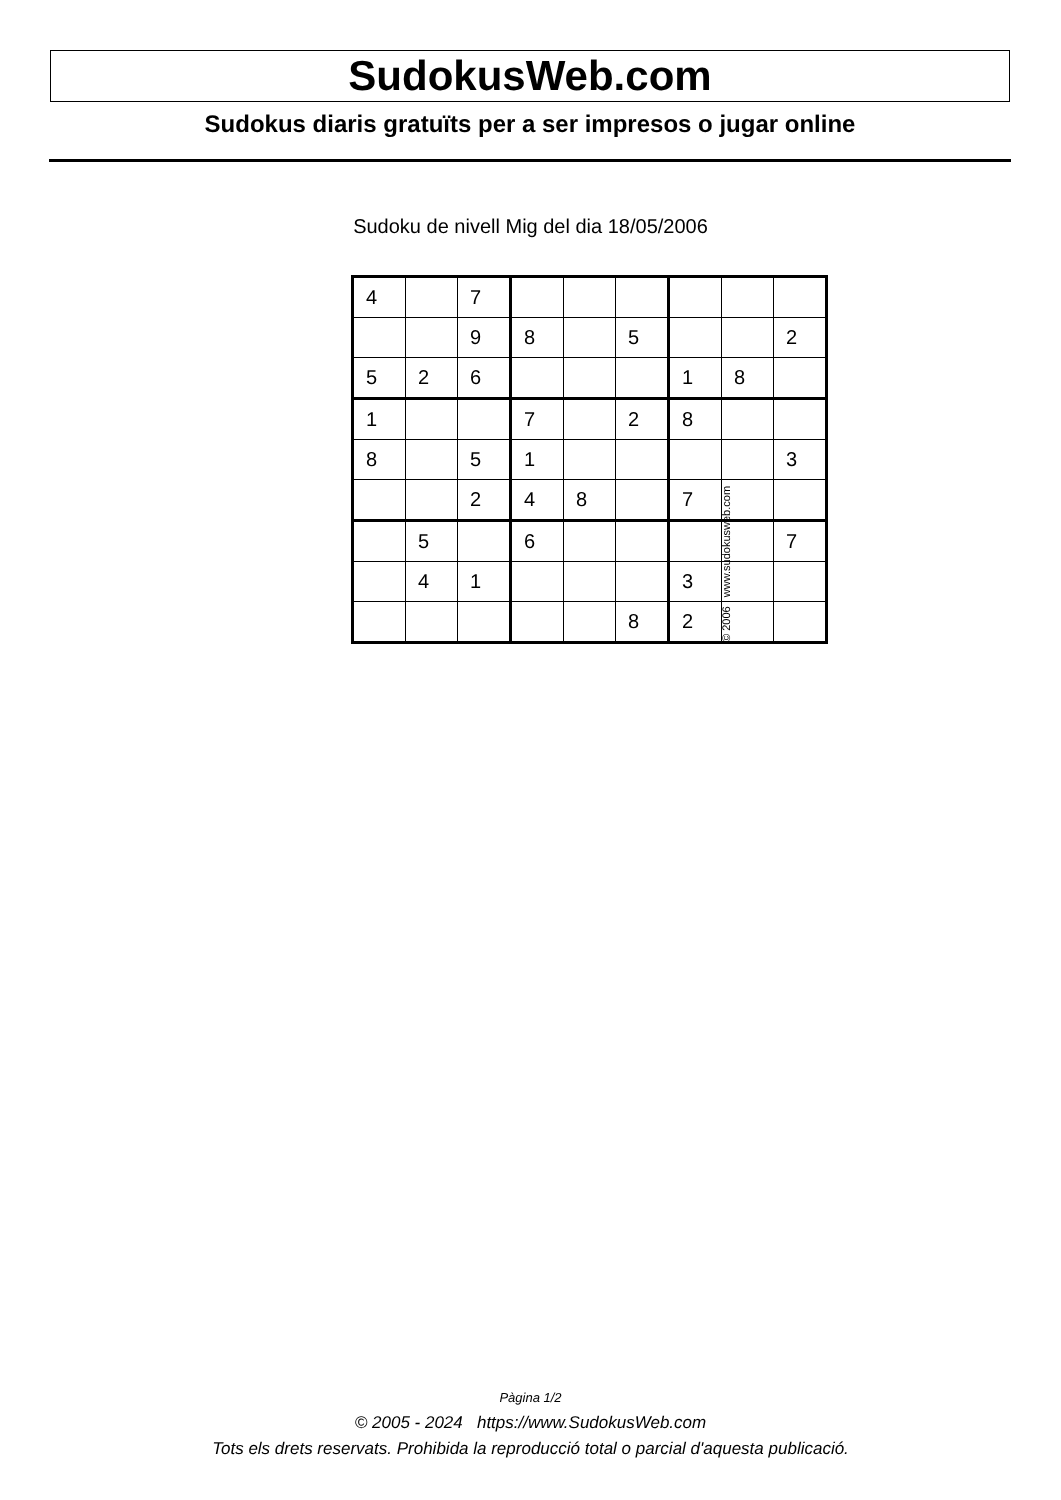SudokusWeb.com
Sudokus diaris gratuïts per a ser impresos o jugar online
Sudoku de nivell Mig del dia 18/05/2006
| 4 | | 7 | | | | | | |
| | | 9 | 8 | | 5 | | | 2 |
| 5 | 2 | 6 | | | | 1 | 8 | |
| 1 | | | 7 | | 2 | 8 | | |
| 8 | | 5 | 1 | | | | | 3 |
| | | 2 | 4 | 8 | | 7 | | |
| | 5 | | 6 | | | | | 7 |
| | 4 | 1 | | | | 3 | | |
| | | | | | 8 | 2 | | |
© 2006 www.sudokusweb.com
Pàgina 1/2
© 2005 - 2024 https://www.SudokusWeb.com
Tots els drets reservats. Prohibida la reproducció total o parcial d'aquesta publicació.